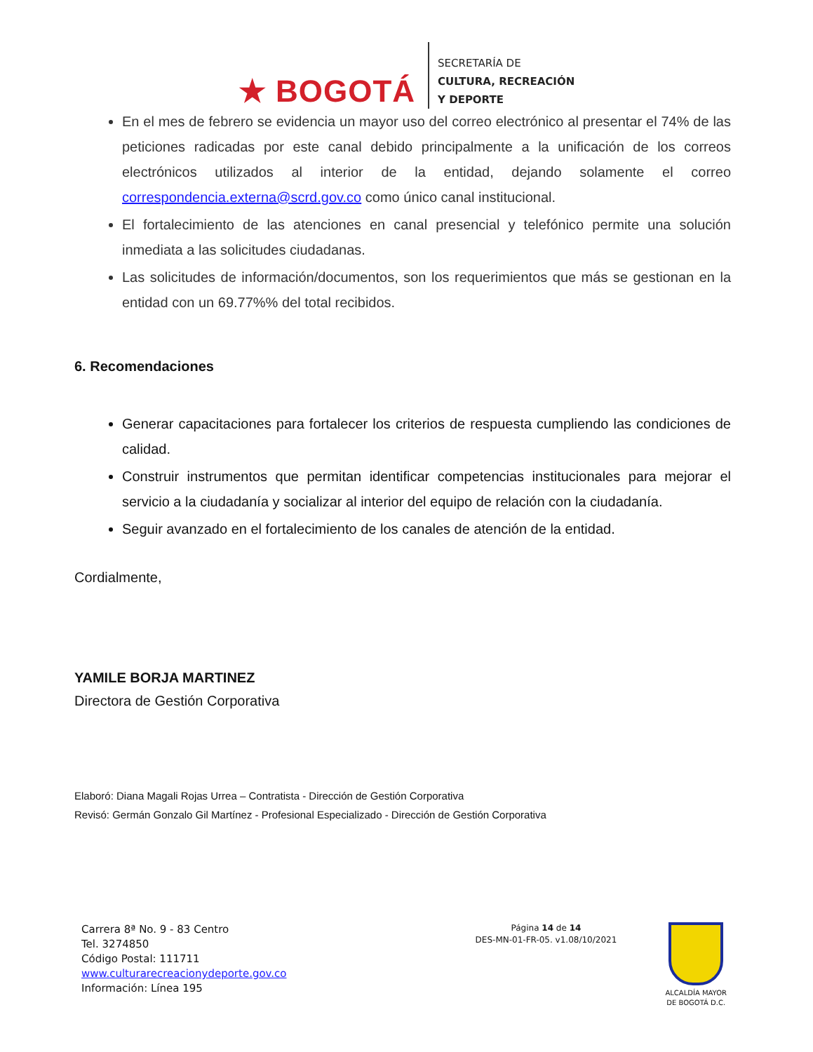★ BOGOTÁ
SECRETARÍA DE
CULTURA, RECREACIÓN
Y DEPORTE
En el mes de febrero se evidencia un mayor uso del correo electrónico al presentar el 74% de las peticiones radicadas por este canal debido principalmente a la unificación de los correos electrónicos utilizados al interior de la entidad, dejando solamente el correo correspondencia.externa@scrd.gov.co como único canal institucional.
El fortalecimiento de las atenciones en canal presencial y telefónico permite una solución inmediata a las solicitudes ciudadanas.
Las solicitudes de información/documentos, son los requerimientos que más se gestionan en la entidad con un 69.77%% del total recibidos.
6. Recomendaciones
Generar capacitaciones para fortalecer los criterios de respuesta cumpliendo las condiciones de calidad.
Construir instrumentos que permitan identificar competencias institucionales para mejorar el servicio a la ciudadanía y socializar al interior del equipo de relación con la ciudadanía.
Seguir avanzado en el fortalecimiento de los canales de atención de la entidad.
Cordialmente,
YAMILE BORJA MARTINEZ
Directora de Gestión Corporativa
Elaboró: Diana Magali Rojas Urrea – Contratista - Dirección de Gestión Corporativa
Revisó: Germán Gonzalo Gil Martínez - Profesional Especializado - Dirección de Gestión Corporativa
Carrera 8ª No. 9 - 83 Centro
Tel. 3274850
Código Postal: 111711
www.culturarecreacionydeporte.gov.co
Información: Línea 195
Página 14 de 14
DES-MN-01-FR-05. v1.08/10/2021
ALCALDÍA MAYOR
DE BOGOTÁ D.C.